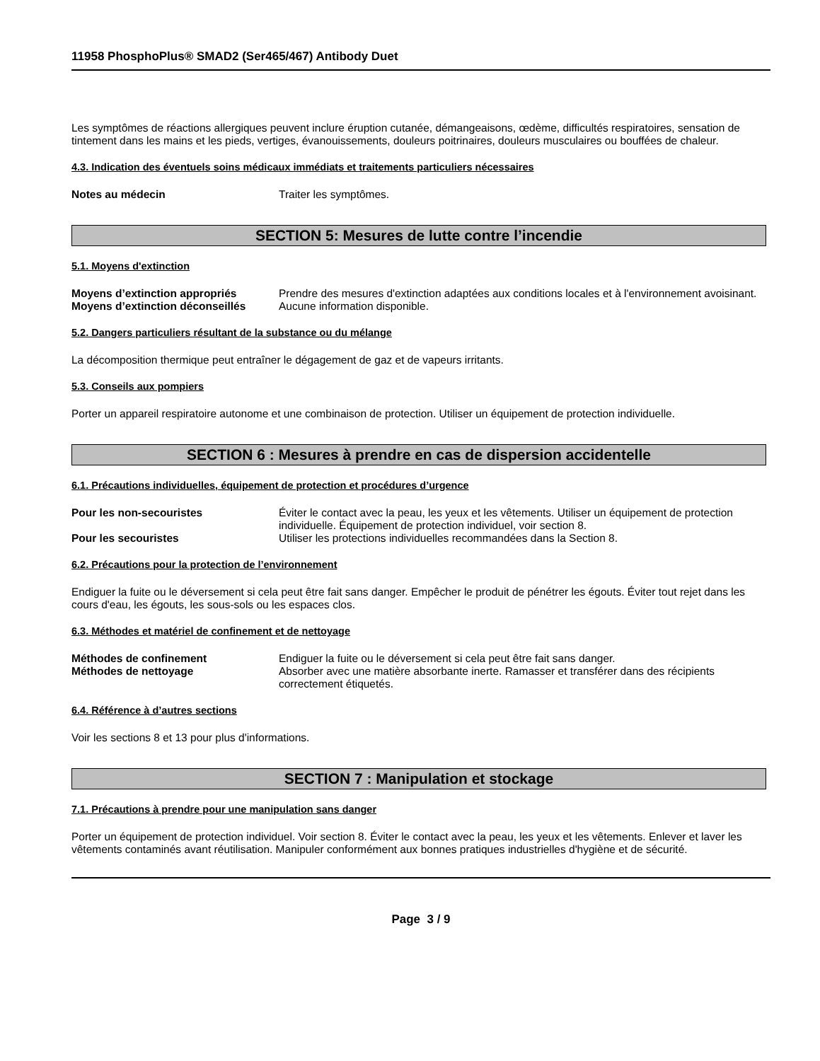11958 PhosphoPlus® SMAD2 (Ser465/467) Antibody Duet
Les symptômes de réactions allergiques peuvent inclure éruption cutanée, démangeaisons, œdème, difficultés respiratoires, sensation de tintement dans les mains et les pieds, vertiges, évanouissements, douleurs poitrinaires, douleurs musculaires ou bouffées de chaleur.
4.3. Indication des éventuels soins médicaux immédiats et traitements particuliers nécessaires
Notes au médecin Traiter les symptômes.
SECTION 5: Mesures de lutte contre l’incendie
5.1. Moyens d'extinction
Moyens d’extinction appropriés Prendre des mesures d'extinction adaptées aux conditions locales et à l'environnement avoisinant.
Moyens d’extinction déconseillés Aucune information disponible.
5.2. Dangers particuliers résultant de la substance ou du mélange
La décomposition thermique peut entraîner le dégagement de gaz et de vapeurs irritants.
5.3. Conseils aux pompiers
Porter un appareil respiratoire autonome et une combinaison de protection. Utiliser un équipement de protection individuelle.
SECTION 6 : Mesures à prendre en cas de dispersion accidentelle
6.1. Précautions individuelles, équipement de protection et procédures d’urgence
Pour les non-secouristes Éviter le contact avec la peau, les yeux et les vêtements. Utiliser un équipement de protection individuelle. Équipement de protection individuel, voir section 8.
Pour les secouristes Utiliser les protections individuelles recommandées dans la Section 8.
6.2. Précautions pour la protection de l’environnement
Endiguer la fuite ou le déversement si cela peut être fait sans danger. Empêcher le produit de pénétrer les égouts. Éviter tout rejet dans les cours d'eau, les égouts, les sous-sols ou les espaces clos.
6.3. Méthodes et matériel de confinement et de nettoyage
Méthodes de confinement Endiguer la fuite ou le déversement si cela peut être fait sans danger.
Méthodes de nettoyage Absorber avec une matière absorbante inerte. Ramasser et transférer dans des récipients correctement étiquetés.
6.4. Référence à d’autres sections
Voir les sections 8 et 13 pour plus d'informations.
SECTION 7 : Manipulation et stockage
7.1. Précautions à prendre pour une manipulation sans danger
Porter un équipement de protection individuel. Voir section 8. Éviter le contact avec la peau, les yeux et les vêtements. Enlever et laver les vêtements contaminés avant réutilisation. Manipuler conformément aux bonnes pratiques industrielles d'hygiène et de sécurité.
Page 3 / 9